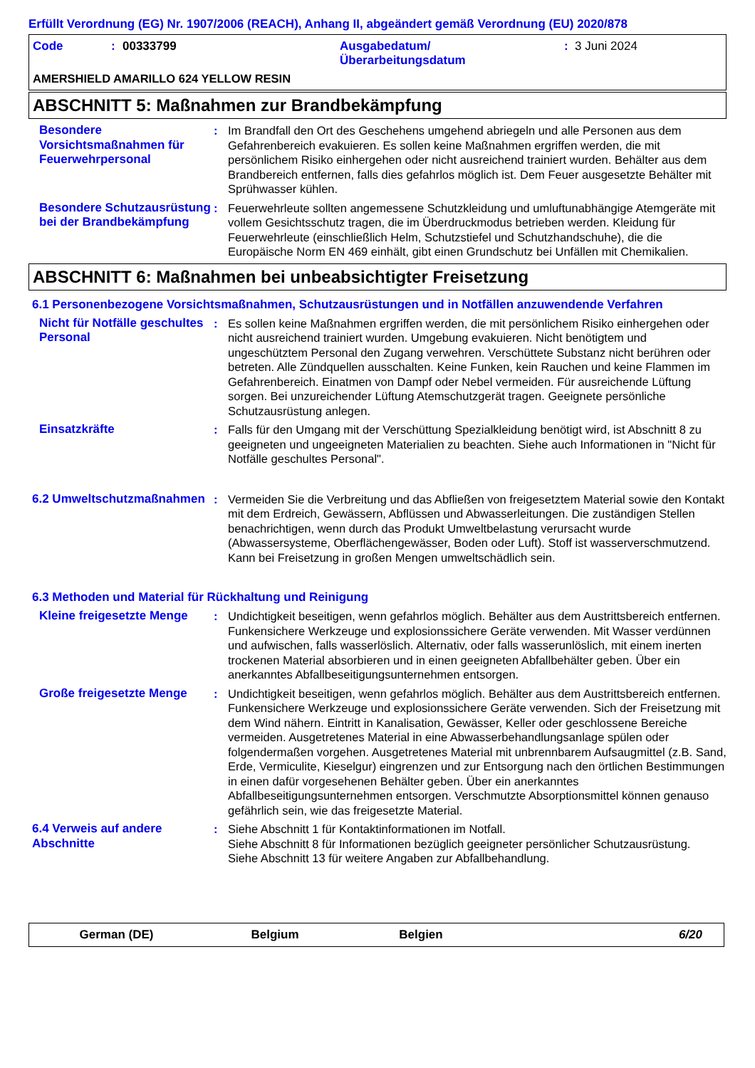Erfüllt Verordnung (EG) Nr. 1907/2006 (REACH), Anhang II, abgeändert gemäß Verordnung (EU) 2020/878
Code: 00333799 Ausgabedatum/
Überarbeitungsdatum: 3 Juni 2024
AMERSHIELD AMARILLO 624 YELLOW RESIN
ABSCHNITT 5: Maßnahmen zur Brandbekämpfung
Besondere Vorsichtsmaßnahmen für Feuerwehrpersonal
: Im Brandfall den Ort des Geschehens umgehend abriegeln und alle Personen aus dem Gefahrenbereich evakuieren. Es sollen keine Maßnahmen ergriffen werden, die mit persönlichem Risiko einhergehen oder nicht ausreichend trainiert wurden. Behälter aus dem Brandbereich entfernen, falls dies gefahrlos möglich ist. Dem Feuer ausgesetzte Behälter mit Sprühwasser kühlen.
Besondere Schutzausrüstung bei der Brandbekämpfung
: Feuerwehrleute sollten angemessene Schutzkleidung und umluftunabhängige Atemgeräte mit vollem Gesichtsschutz tragen, die im Überdruckmodus betrieben werden. Kleidung für Feuerwehrleute (einschließlich Helm, Schutzstiefel und Schutzhandschuhe), die die Europäische Norm EN 469 einhält, gibt einen Grundschutz bei Unfällen mit Chemikalien.
ABSCHNITT 6: Maßnahmen bei unbeabsichtigter Freisetzung
6.1 Personenbezogene Vorsichtsmaßnahmen, Schutzausrüstungen und in Notfällen anzuwendende Verfahren
Nicht für Notfälle geschultes Personal
: Es sollen keine Maßnahmen ergriffen werden, die mit persönlichem Risiko einhergehen oder nicht ausreichend trainiert wurden. Umgebung evakuieren. Nicht benötigtem und ungeschütztem Personal den Zugang verwehren. Verschüttete Substanz nicht berühren oder betreten. Alle Zündquellen ausschalten. Keine Funken, kein Rauchen und keine Flammen im Gefahrenbereich. Einatmen von Dampf oder Nebel vermeiden. Für ausreichende Lüftung sorgen. Bei unzureichender Lüftung Atemschutzgerät tragen. Geeignete persönliche Schutzausrüstung anlegen.
Einsatzkräfte : Falls für den Umgang mit der Verschüttung Spezialkleidung benötigt wird, ist Abschnitt 8 zu geeigneten und ungeeigneten Materialien zu beachten. Siehe auch Informationen in "Nicht für Notfälle geschultes Personal".
6.2 Umweltschutzmaßnahmen : Vermeiden Sie die Verbreitung und das Abfließen von freigesetztem Material sowie den Kontakt mit dem Erdreich, Gewässern, Abflüssen und Abwasserleitungen. Die zuständigen Stellen benachrichtigen, wenn durch das Produkt Umweltbelastung verursacht wurde (Abwassersysteme, Oberflächengewässer, Boden oder Luft). Stoff ist wasserverschmutzend. Kann bei Freisetzung in großen Mengen umweltschädlich sein.
6.3 Methoden und Material für Rückhaltung und Reinigung
Kleine freigesetzte Menge
: Undichtigkeit beseitigen, wenn gefahrlos möglich. Behälter aus dem Austrittsbereich entfernen. Funkensichere Werkzeuge und explosionssichere Geräte verwenden. Mit Wasser verdünnen und aufwischen, falls wasserlöslich. Alternativ, oder falls wasserunlöslich, mit einem inerten trockenen Material absorbieren und in einen geeigneten Abfallbehälter geben. Über ein anerkanntes Abfallbeseitigungsunternehmen entsorgen.
Große freigesetzte Menge : Undichtigkeit beseitigen, wenn gefahrlos möglich. Behälter aus dem Austrittsbereich entfernen. Funkensichere Werkzeuge und explosionssichere Geräte verwenden. Sich der Freisetzung mit dem Wind nähern. Eintritt in Kanalisation, Gewässer, Keller oder geschlossene Bereiche vermeiden. Ausgetretenes Material in eine Abwasserbehandlungsanlage spülen oder folgendermaßen vorgehen. Ausgetretenes Material mit unbrennbarem Aufsaugmittel (z.B. Sand, Erde, Vermiculite, Kieselgur) eingrenzen und zur Entsorgung nach den örtlichen Bestimmungen in einen dafür vorgesehenen Behälter geben. Über ein anerkanntes Abfallbeseitigungsunternehmen entsorgen. Verschmutzte Absorptionsmittel können genauso gefährlich sein, wie das freigesetzte Material.
6.4 Verweis auf andere Abschnitte
: Siehe Abschnitt 1 für Kontaktinformationen im Notfall.
Siehe Abschnitt 8 für Informationen bezüglich geeigneter persönlicher Schutzausrüstung.
Siehe Abschnitt 13 für weitere Angaben zur Abfallbehandlung.
German (DE) Belgium Belgien 6/20